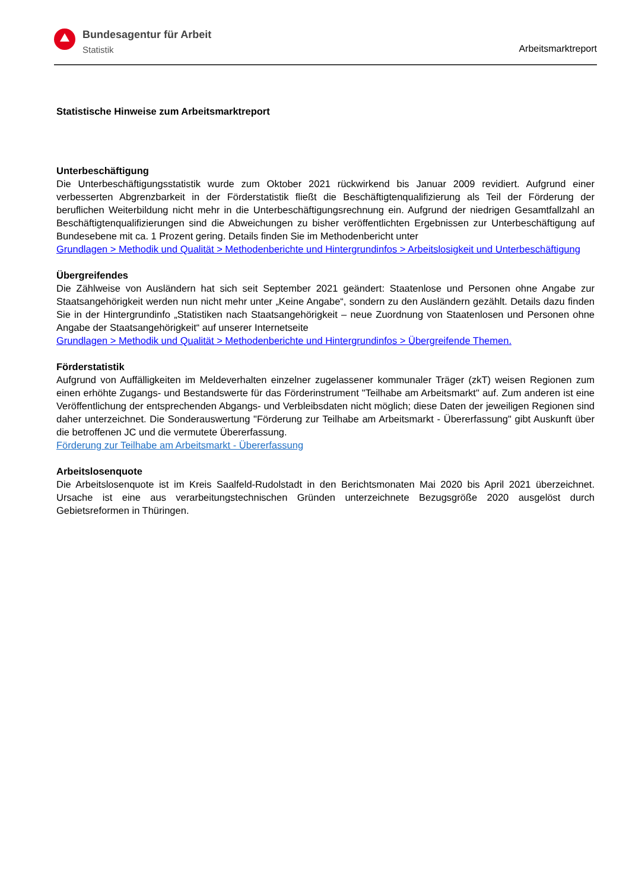Bundesagentur für Arbeit
Statistik
Arbeitsmarktreport
Statistische Hinweise zum Arbeitsmarktreport
Unterbeschäftigung
Die Unterbeschäftigungsstatistik wurde zum Oktober 2021 rückwirkend bis Januar 2009 revidiert. Aufgrund einer verbesserten Abgrenzbarkeit in der Förderstatistik fließt die Beschäftigtenqualifizierung als Teil der Förderung der beruflichen Weiterbildung nicht mehr in die Unterbeschäftigungsrechnung ein. Aufgrund der niedrigen Gesamtfallzahl an Beschäftigtenqualifizierungen sind die Abweichungen zu bisher veröffentlichten Ergebnissen zur Unterbeschäftigung auf Bundesebene mit ca. 1 Prozent gering. Details finden Sie im Methodenbericht unter
Grundlagen > Methodik und Qualität > Methodenberichte und Hintergrundinfos > Arbeitslosigkeit und Unterbeschäftigung
Übergreifendes
Die Zählweise von Ausländern hat sich seit September 2021 geändert: Staatenlose und Personen ohne Angabe zur Staatsangehörigkeit werden nun nicht mehr unter „Keine Angabe“, sondern zu den Ausländern gezählt. Details dazu finden Sie in der Hintergrundinfo „Statistiken nach Staatsangehörigkeit – neue Zuordnung von Staatenlosen und Personen ohne Angabe der Staatsangehörigkeit“ auf unserer Internetseite
Grundlagen > Methodik und Qualität > Methodenberichte und Hintergrundinfos > Übergreifende Themen.
Förderstatistik
Aufgrund von Auffälligkeiten im Meldeverhalten einzelner zugelassener kommunaler Träger (zkT) weisen Regionen zum einen erhöhte Zugangs- und Bestandswerte für das Förderinstrument "Teilhabe am Arbeitsmarkt" auf. Zum anderen ist eine Veröffentlichung der entsprechenden Abgangs- und Verbleibsdaten nicht möglich; diese Daten der jeweiligen Regionen sind daher unterzeichnet. Die Sonderauswertung "Förderung zur Teilhabe am Arbeitsmarkt - Übererfassung" gibt Auskunft über die betroffenen JC und die vermutete Übererfassung.
Förderung zur Teilhabe am Arbeitsmarkt - Übererfassung
Arbeitslosenquote
Die Arbeitslosenquote ist im Kreis Saalfeld-Rudolstadt in den Berichtsmonaten Mai 2020 bis April 2021 überzeichnet. Ursache ist eine aus verarbeitungstechnischen Gründen unterzeichnete Bezugsgröße 2020 ausgelöst durch Gebietsreformen in Thüringen.